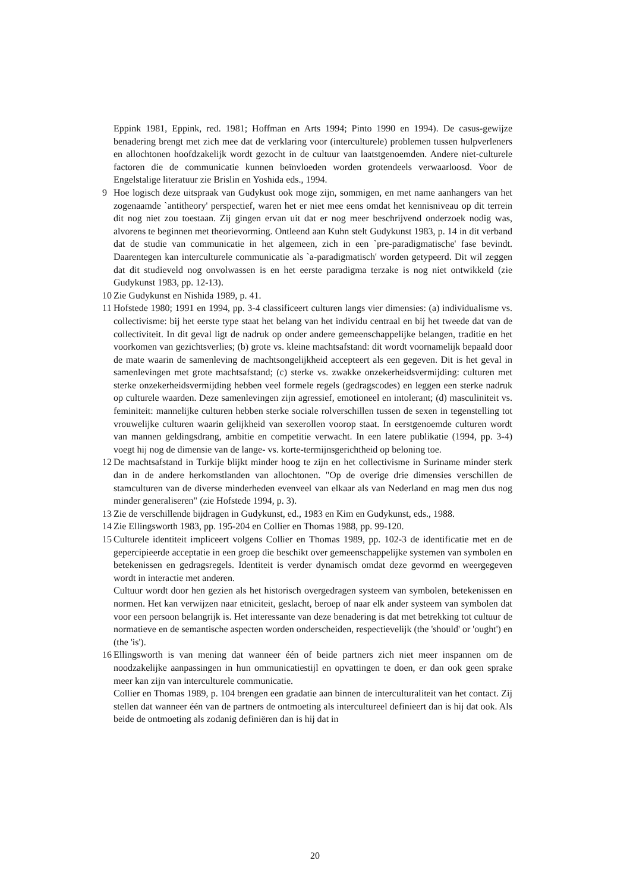Eppink 1981, Eppink, red. 1981; Hoffman en Arts 1994; Pinto 1990 en 1994). De casus-gewijze benadering brengt met zich mee dat de verklaring voor (interculturele) problemen tussen hulpverleners en allochtonen hoofdzakelijk wordt gezocht in de cultuur van laatstgenoemden. Andere niet-culturele factoren die de communicatie kunnen beïnvloeden worden grotendeels verwaarloosd. Voor de Engelstalige literatuur zie Brislin en Yoshida eds., 1994.
9 Hoe logisch deze uitspraak van Gudykust ook moge zijn, sommigen, en met name aanhangers van het zogenaamde `antitheory' perspectief, waren het er niet mee eens omdat het kennisniveau op dit terrein dit nog niet zou toestaan. Zij gingen ervan uit dat er nog meer beschrijvend onderzoek nodig was, alvorens te beginnen met theorievorming. Ontleend aan Kuhn stelt Gudykunst 1983, p. 14 in dit verband dat de studie van communicatie in het algemeen, zich in een `pre-paradigmatische' fase bevindt. Daarentegen kan interculturele communicatie als `a-paradigmatisch' worden getypeerd. Dit wil zeggen dat dit studieveld nog onvolwassen is en het eerste paradigma terzake is nog niet ontwikkeld (zie Gudykunst 1983, pp. 12-13).
10 Zie Gudykunst en Nishida 1989, p. 41.
11 Hofstede 1980; 1991 en 1994, pp. 3-4 classificeert culturen langs vier dimensies: (a) individualisme vs. collectivisme: bij het eerste type staat het belang van het individu centraal en bij het tweede dat van de collectiviteit. In dit geval ligt de nadruk op onder andere gemeenschappelijke belangen, traditie en het voorkomen van gezichtsverlies; (b) grote vs. kleine machtsafstand: dit wordt voornamelijk bepaald door de mate waarin de samenleving de machtsongelijkheid accepteert als een gegeven. Dit is het geval in samenlevingen met grote machtsafstand; (c) sterke vs. zwakke onzekerheidsvermijding: culturen met sterke onzekerheidsvermijding hebben veel formele regels (gedragscodes) en leggen een sterke nadruk op culturele waarden. Deze samenlevingen zijn agressief, emotioneel en intolerant; (d) masculiniteit vs. feminiteit: mannelijke culturen hebben sterke sociale rolverschillen tussen de sexen in tegenstelling tot vrouwelijke culturen waarin gelijkheid van sexerollen voorop staat. In eerstgenoemde culturen wordt van mannen geldingsdrang, ambitie en competitie verwacht. In een latere publikatie (1994, pp. 3-4) voegt hij nog de dimensie van de lange- vs. korte-termijnsgerichtheid op beloning toe.
12 De machtsafstand in Turkije blijkt minder hoog te zijn en het collectivisme in Suriname minder sterk dan in de andere herkomstlanden van allochtonen. "Op de overige drie dimensies verschillen de stamculturen van de diverse minderheden evenveel van elkaar als van Nederland en mag men dus nog minder generaliseren" (zie Hofstede 1994, p. 3).
13 Zie de verschillende bijdragen in Gudykunst, ed., 1983 en Kim en Gudykunst, eds., 1988.
14 Zie Ellingsworth 1983, pp. 195-204 en Collier en Thomas 1988, pp. 99-120.
15 Culturele identiteit impliceert volgens Collier en Thomas 1989, pp. 102-3 de identificatie met en de gepercipieerde acceptatie in een groep die beschikt over gemeenschappelijke systemen van symbolen en betekenissen en gedragsregels. Identiteit is verder dynamisch omdat deze gevormd en weergegeven wordt in interactie met anderen.
Cultuur wordt door hen gezien als het historisch overgedragen systeem van symbolen, betekenissen en normen. Het kan verwijzen naar etniciteit, geslacht, beroep of naar elk ander systeem van symbolen dat voor een persoon belangrijk is. Het interessante van deze benadering is dat met betrekking tot cultuur de normatieve en de semantische aspecten worden onderscheiden, respectievelijk (the 'should' or 'ought') en (the 'is').
16 Ellingsworth is van mening dat wanneer één of beide partners zich niet meer inspannen om de noodzakelijke aanpassingen in hun ommunicatiestijl en opvattingen te doen, er dan ook geen sprake meer kan zijn van interculturele communicatie.
Collier en Thomas 1989, p. 104 brengen een gradatie aan binnen de interculturaliteit van het contact. Zij stellen dat wanneer één van de partners de ontmoeting als intercultureel definieert dan is hij dat ook. Als beide de ontmoeting als zodanig definiëren dan is hij dat in
20